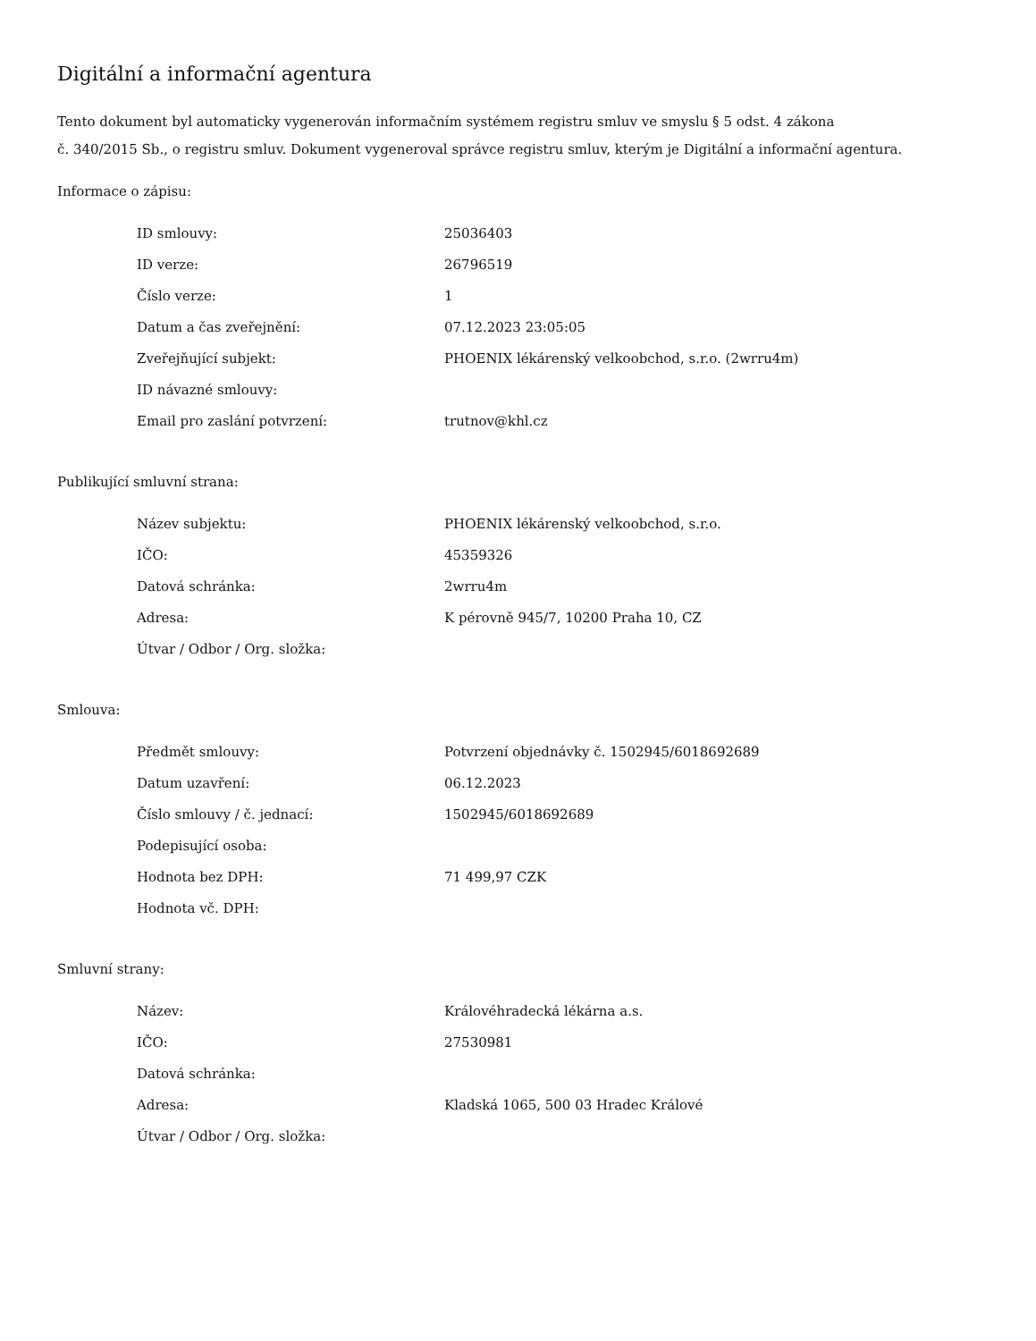Digitální a informační agentura
Tento dokument byl automaticky vygenerován informačním systémem registru smluv ve smyslu § 5 odst. 4 zákona
č. 340/2015 Sb., o registru smluv. Dokument vygeneroval správce registru smluv, kterým je Digitální a informační agentura.
Informace o zápisu:
| ID smlouvy: | 25036403 |
| ID verze: | 26796519 |
| Číslo verze: | 1 |
| Datum a čas zveřejnění: | 07.12.2023 23:05:05 |
| Zveřejňující subjekt: | PHOENIX lékárenský velkoobchod, s.r.o. (2wrru4m) |
| ID návazné smlouvy: | |
| Email pro zaslání potvrzení: | trutnov@khl.cz |
Publikující smluvní strana:
| Název subjektu: | PHOENIX lékárenský velkoobchod, s.r.o. |
| IČO: | 45359326 |
| Datová schránka: | 2wrru4m |
| Adresa: | K pérovně 945/7, 10200 Praha 10, CZ |
| Útvar / Odbor / Org. složka: | |
Smlouva:
| Předmět smlouvy: | Potvrzení objednávky č. 1502945/6018692689 |
| Datum uzavření: | 06.12.2023 |
| Číslo smlouvy / č. jednací: | 1502945/6018692689 |
| Podepisující osoba: | |
| Hodnota bez DPH: | 71 499,97 CZK |
| Hodnota vč. DPH: | |
Smluvní strany:
| Název: | Královéhradecká lékárna a.s. |
| IČO: | 27530981 |
| Datová schránka: | |
| Adresa: | Kladská 1065, 500 03 Hradec Králové |
| Útvar / Odbor / Org. složka: | |